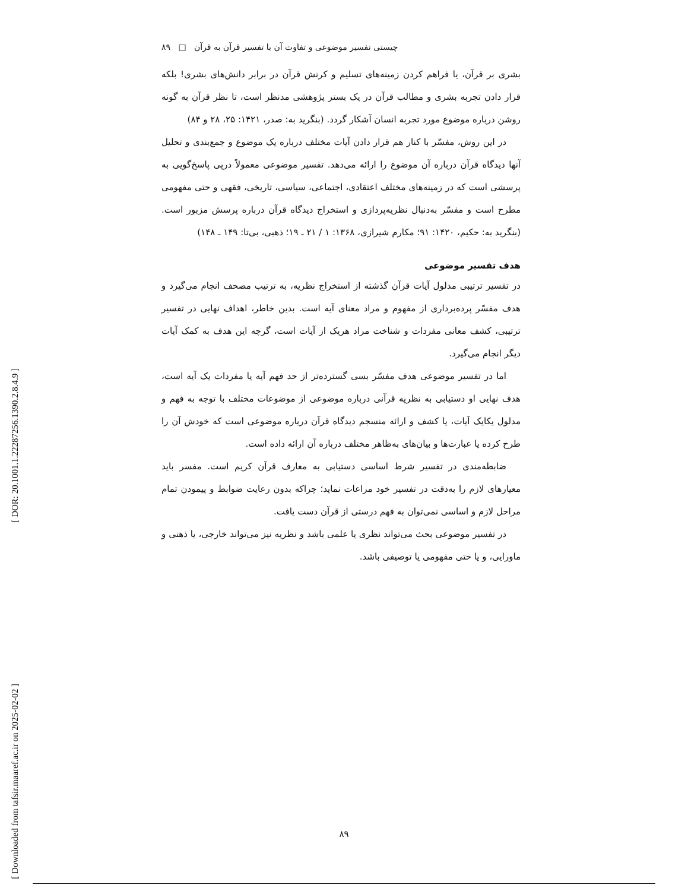[ DOR: 20.1001.1.22287256.1390.2.8.4.9 ]
[ Downloaded from tafsir.maaref.ac.ir on 2025-02-02 ]
چیستی تفسیر موضوعی و تفاوت آن با تفسیر قرآن به قرآن □ ۸۹
بشری بر قرآن، یا فراهم کردن زمینه‌های تسلیم و کرنش قرآن در برابر دانش‌های بشری! بلکه قرار دادن تجربه بشری و مطالب قرآن در یک بستر پژوهشی مدنظر است، تا نظر قرآن به گونه روشن درباره موضوع مورد تجربه انسان آشکار گردد. (بنگرید به: صدر، ۱۴۲۱: ۲۵، ۲۸ و ۸۴)
در این روش، مفسّر با کنار هم قرار دادن آیات مختلف درباره یک موضوع و جمع‌بندی و تحلیل آنها دیدگاه قرآن درباره آن موضوع را ارائه می‌دهد. تفسیر موضوعی معمولاً درپی پاسخ‌گویی به پرسشی است که در زمینه‌های مختلف اعتقادی، اجتماعی، سیاسی، تاریخی، فقهی و حتی مفهومی مطرح است و مفسّر به‌دنبال نظریه‌پردازی و استخراج دیدگاه قرآن درباره پرسش مزبور است. (بنگرید به: حکیم، ۱۴۲۰: ۹۱؛ مکارم شیرازی، ۱۳۶۸: ۱ / ۲۱ ـ ۱۹؛ ذهبی، بی‌تا: ۱۴۹ ـ ۱۴۸)
هدف تفسیر موضوعی
در تفسیر ترتیبی مدلول آیات قرآن گذشته از استخراج نظریه، به ترتیب مصحف انجام می‌گیرد و هدف مفسّر پرده‌برداری از مفهوم و مراد معنای آیه است. بدین خاطر، اهداف نهایی در تفسیر ترتیبی، کشف معانی مفردات و شناخت مراد هریک از آیات است، گرچه این هدف به کمک آیات دیگر انجام می‌گیرد.
اما در تفسیر موضوعی هدف مفسّر بسی گسترده‌تر از حد فهم آیه یا مفردات یک آیه است، هدف نهایی او دستیابی به نظریه قرآنی درباره موضوعی از موضوعات مختلف با توجه به فهم و مدلول یکایک آیات، یا کشف و ارائه منسجم دیدگاه قرآن درباره موضوعی است که خودش آن را طرح کرده یا عبارت‌ها و بیان‌های به‌ظاهر مختلف درباره آن ارائه داده است.
ضابطه‌مندی در تفسیر شرط اساسی دستیابی به معارف قرآن کریم است. مفسر باید معیارهای لازم را به‌دقت در تفسیر خود مراعات نماید؛ چراکه بدون رعایت ضوابط و پیمودن تمام مراحل لازم و اساسی نمی‌توان به فهم درستی از قرآن دست یافت.
در تفسیر موضوعی بحث می‌تواند نظری یا علمی باشد و نظریه نیز می‌تواند خارجی، یا ذهنی و ماورایی، و یا حتی مفهومی یا توصیفی باشد.
۸۹